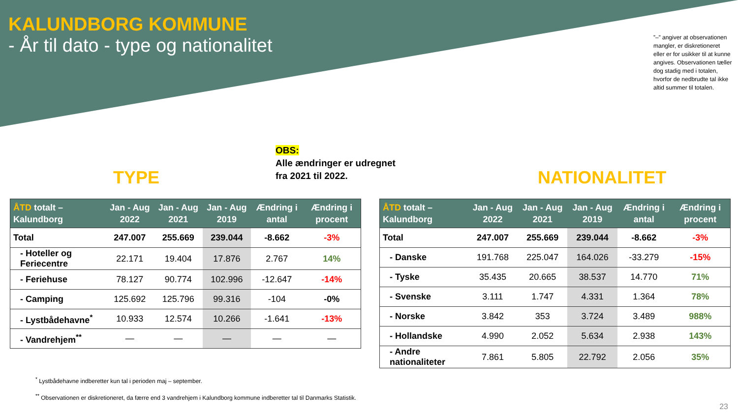KALUNDBORG KOMMUNE
- År til dato - type og nationalitet
”–” angiver at observationen mangler, er diskretioneret eller er for usikker til at kunne angives. Observationen tæller dog stadig med i totalen, hvorfor de nedbrudte tal ikke altid summer til totalen.
OBS:
Alle ændringer er udregnet
fra 2021 til 2022.
TYPE NATIONALITET
| ÅTD totalt – Kalundborg | Jan - Aug 2022 | Jan - Aug 2021 | Jan - Aug 2019 | Ændring i antal | Ændring i procent |
| --- | --- | --- | --- | --- | --- |
| Total | 247.007 | 255.669 | 239.044 | -8.662 | -3% |
| - Hoteller og Feriecentre | 22.171 | 19.404 | 17.876 | 2.767 | 14% |
| - Feriehuse | 78.127 | 90.774 | 102.996 | -12.647 | -14% |
| - Camping | 125.692 | 125.796 | 99.316 | -104 | -0% |
| - Lystbådehavne<sup>*</sup> | 10.933 | 12.574 | 10.266 | -1.641 | -13% |
| - Vandrehjem<sup>**</sup> | — | — | — | — | — |
| ÅTD totalt – Kalundborg | Jan - Aug 2022 | Jan - Aug 2021 | Jan - Aug 2019 | Ændring i antal | Ændring i procent |
| --- | --- | --- | --- | --- | --- |
| Total | 247.007 | 255.669 | 239.044 | -8.662 | -3% |
| - Danske | 191.768 | 225.047 | 164.026 | -33.279 | -15% |
| - Tyske | 35.435 | 20.665 | 38.537 | 14.770 | 71% |
| - Svenske | 3.111 | 1.747 | 4.331 | 1.364 | 78% |
| - Norske | 3.842 | 353 | 3.724 | 3.489 | 988% |
| - Hollandske | 4.990 | 2.052 | 5.634 | 2.938 | 143% |
| - Andre nationaliteter | 7.861 | 5.805 | 22.792 | 2.056 | 35% |
<sup>*</sup> Lystbådehavne indberetter kun tal i perioden maj – september.
<sup>**</sup> Observationen er diskretioneret, da færre end 3 vandrehjem i Kalundborg kommune indberetter tal til Danmarks Statistik.
23